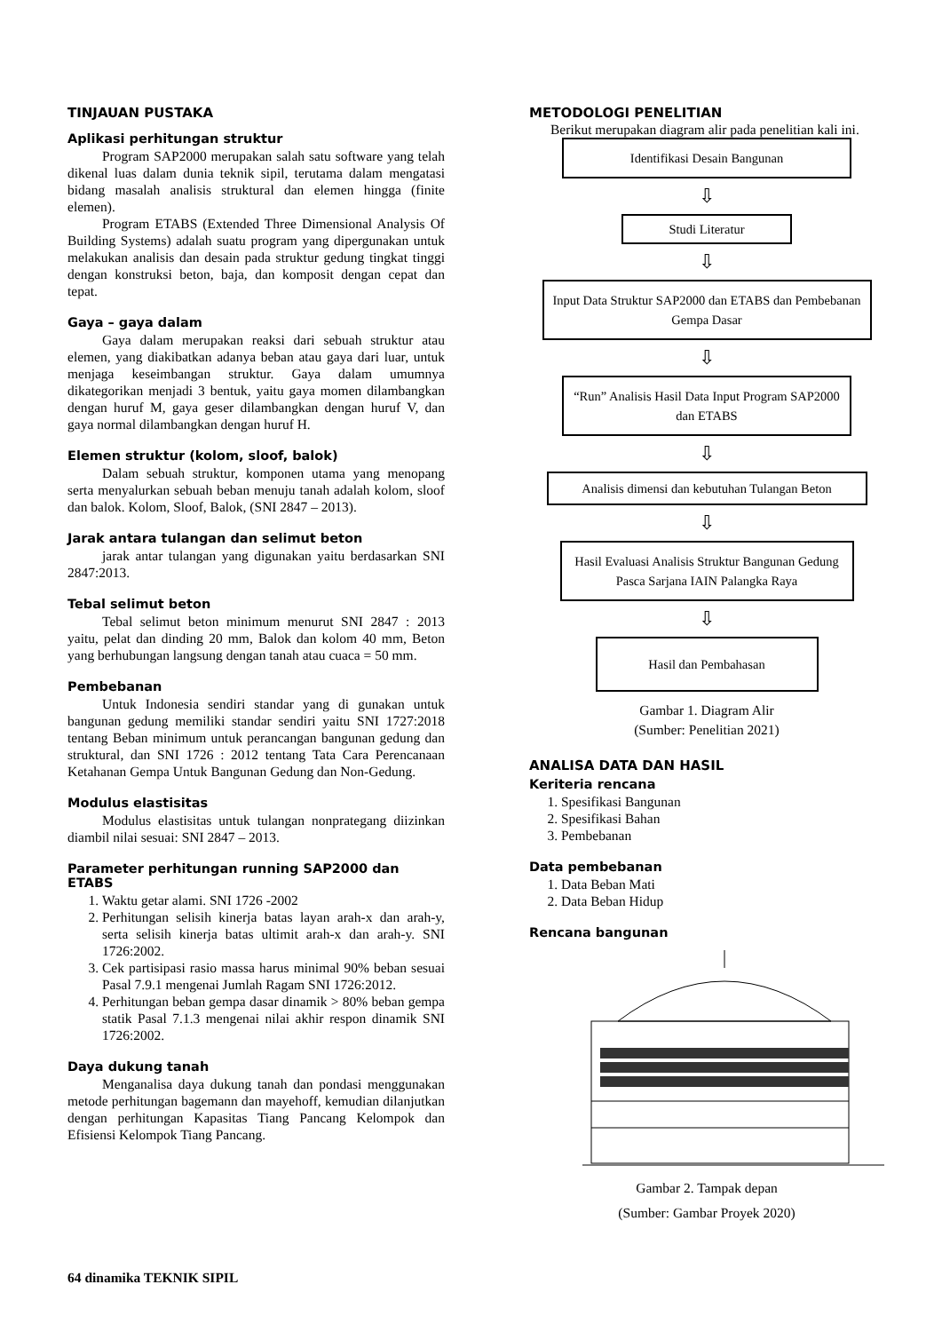TINJAUAN PUSTAKA
Aplikasi perhitungan struktur
Program SAP2000 merupakan salah satu software yang telah dikenal luas dalam dunia teknik sipil, terutama dalam mengatasi bidang masalah analisis struktural dan elemen hingga (finite elemen).
Program ETABS (Extended Three Dimensional Analysis Of Building Systems) adalah suatu program yang dipergunakan untuk melakukan analisis dan desain pada struktur gedung tingkat tinggi dengan konstruksi beton, baja, dan komposit dengan cepat dan tepat.
Gaya – gaya dalam
Gaya dalam merupakan reaksi dari sebuah struktur atau elemen, yang diakibatkan adanya beban atau gaya dari luar, untuk menjaga keseimbangan struktur. Gaya dalam umumnya dikategorikan menjadi 3 bentuk, yaitu gaya momen dilambangkan dengan huruf M, gaya geser dilambangkan dengan huruf V, dan gaya normal dilambangkan dengan huruf H.
Elemen struktur (kolom, sloof, balok)
Dalam sebuah struktur, komponen utama yang menopang serta menyalurkan sebuah beban menuju tanah adalah kolom, sloof dan balok. Kolom, Sloof, Balok, (SNI 2847 – 2013).
Jarak antara tulangan dan selimut beton
jarak antar tulangan yang digunakan yaitu berdasarkan SNI 2847:2013.
Tebal selimut beton
Tebal selimut beton minimum menurut SNI 2847 : 2013 yaitu, pelat dan dinding 20 mm, Balok dan kolom 40 mm, Beton yang berhubungan langsung dengan tanah atau cuaca = 50 mm.
Pembebanan
Untuk Indonesia sendiri standar yang di gunakan untuk bangunan gedung memiliki standar sendiri yaitu SNI 1727:2018 tentang Beban minimum untuk perancangan bangunan gedung dan struktural, dan SNI 1726 : 2012 tentang Tata Cara Perencanaan Ketahanan Gempa Untuk Bangunan Gedung dan Non-Gedung.
Modulus elastisitas
Modulus elastisitas untuk tulangan nonprategang diizinkan diambil nilai sesuai: SNI 2847 – 2013.
Parameter perhitungan running SAP2000 dan ETABS
1. Waktu getar alami. SNI 1726 -2002
2. Perhitungan selisih kinerja batas layan arah-x dan arah-y, serta selisih kinerja batas ultimit arah-x dan arah-y. SNI 1726:2002.
3. Cek partisipasi rasio massa harus minimal 90% beban sesuai Pasal 7.9.1 mengenai Jumlah Ragam SNI 1726:2012.
4. Perhitungan beban gempa dasar dinamik > 80% beban gempa statik Pasal 7.1.3 mengenai nilai akhir respon dinamik SNI 1726:2002.
Daya dukung tanah
Menganalisa daya dukung tanah dan pondasi menggunakan metode perhitungan bagemann dan mayehoff, kemudian dilanjutkan dengan perhitungan Kapasitas Tiang Pancang Kelompok dan Efisiensi Kelompok Tiang Pancang.
METODOLOGI PENELITIAN
Berikut merupakan diagram alir pada penelitian kali ini.
Identifikasi Desain Bangunan
⇩
Studi Literatur
⇩
Input Data Struktur SAP2000 dan ETABS dan Pembebanan Gempa Dasar
⇩
“Run” Analisis Hasil Data Input Program SAP2000 dan ETABS
⇩
Analisis dimensi dan kebutuhan Tulangan Beton
⇩
Hasil Evaluasi Analisis Struktur Bangunan Gedung Pasca Sarjana IAIN Palangka Raya
⇩
Hasil dan Pembahasan
Gambar 1. Diagram Alir
(Sumber: Penelitian 2021)
ANALISA DATA DAN HASIL
Keriteria rencana
1. Spesifikasi Bangunan
2. Spesifikasi Bahan
3. Pembebanan
Data pembebanan
1. Data Beban Mati
2. Data Beban Hidup
Rencana bangunan
Gambar 2. Tampak depan
(Sumber: Gambar Proyek 2020)
64 dinamika TEKNIK SIPIL